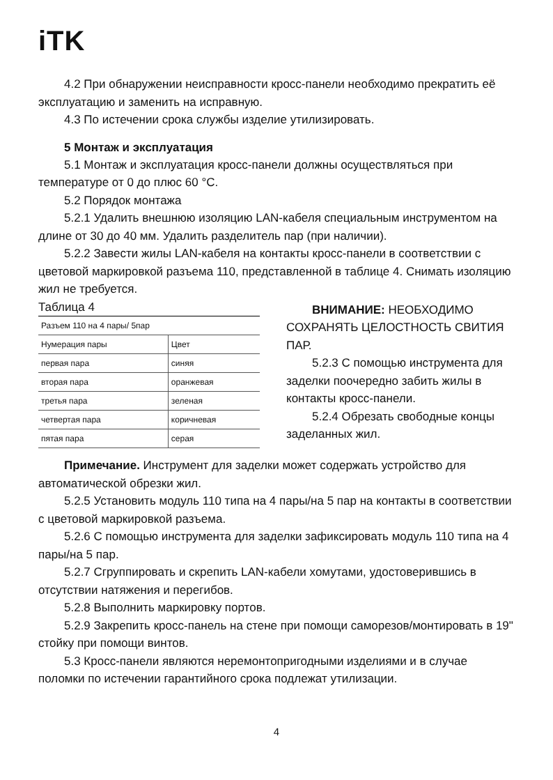iTK
4.2 При обнаружении неисправности кросс-панели необходимо прекратить её эксплуатацию и заменить на исправную.
4.3 По истечении срока службы изделие утилизировать.
5 Монтаж и эксплуатация
5.1 Монтаж и эксплуатация кросс-панели должны осуществляться при температуре от 0 до плюс 60 °С.
5.2 Порядок монтажа
5.2.1 Удалить внешнюю изоляцию LAN-кабеля специальным инструментом на длине от 30 до 40 мм. Удалить разделитель пар (при наличии).
5.2.2 Завести жилы LAN-кабеля на контакты кросс-панели в соответствии с цветовой маркировкой разъема 110, представленной в таблице 4. Снимать изоляцию жил не требуется.
Таблица 4
| Разъем 110 на 4 пары/ 5пар | |
| Нумерация пары | Цвет |
| первая пара | синяя |
| вторая пара | оранжевая |
| третья пара | зеленая |
| четвертая пара | коричневая |
| пятая пара | серая |
ВНИМАНИЕ: НЕОБХОДИМО СОХРАНЯТЬ ЦЕЛОСТНОСТЬ СВИТИЯ ПАР.
5.2.3 С помощью инструмента для заделки поочередно забить жилы в контакты кросс-панели.
5.2.4 Обрезать свободные концы заделанных жил.
Примечание. Инструмент для заделки может содержать устройство для автоматической обрезки жил.
5.2.5 Установить модуль 110 типа на 4 пары/на 5 пар на контакты в соответствии с цветовой маркировкой разъема.
5.2.6 С помощью инструмента для заделки зафиксировать модуль 110 типа на 4 пары/на 5 пар.
5.2.7 Сгруппировать и скрепить LAN-кабели хомутами, удостоверившись в отсутствии натяжения и перегибов.
5.2.8 Выполнить маркировку портов.
5.2.9 Закрепить кросс-панель на стене при помощи саморезов/монтировать в 19" стойку при помощи винтов.
5.3 Кросс-панели являются неремонтопригодными изделиями и в случае поломки по истечении гарантийного срока подлежат утилизации.
4